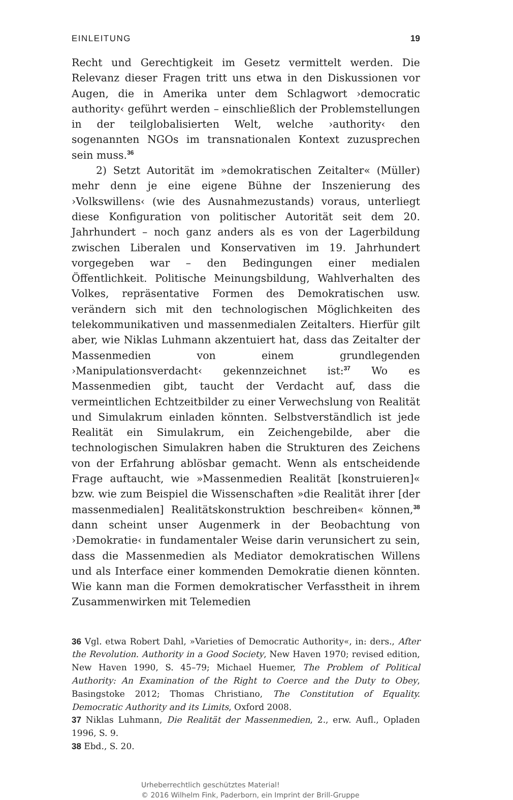EINLEITUNG 19
Recht und Gerechtigkeit im Gesetz vermittelt werden. Die Relevanz dieser Fragen tritt uns etwa in den Diskussionen vor Augen, die in Amerika unter dem Schlagwort ›democratic authority‹ geführt werden – einschließlich der Problemstellungen in der teilglobalisierten Welt, welche ›authority‹ den sogenannten NGOs im transnationalen Kontext zuzusprechen sein muss.<sup>36</sup>
2) Setzt Autorität im »demokratischen Zeitalter« (Müller) mehr denn je eine eigene Bühne der Inszenierung des ›Volkswillens‹ (wie des Ausnahmezustands) voraus, unterliegt diese Konfiguration von politischer Autorität seit dem 20. Jahrhundert – noch ganz anders als es von der Lagerbildung zwischen Liberalen und Konservativen im 19. Jahrhundert vorgegeben war – den Bedingungen einer medialen Öffentlichkeit. Politische Meinungsbildung, Wahlverhalten des Volkes, repräsentative Formen des Demokratischen usw. verändern sich mit den technologischen Möglichkeiten des telekommunikativen und massenmedialen Zeitalters. Hierfür gilt aber, wie Niklas Luhmann akzentuiert hat, dass das Zeitalter der Massenmedien von einem grundlegenden ›Manipulationsverdacht‹ gekennzeichnet ist:<sup>37</sup> Wo es Massenmedien gibt, taucht der Verdacht auf, dass die vermeintlichen Echtzeitbilder zu einer Verwechslung von Realität und Simulakrum einladen könnten. Selbstverständlich ist jede Realität ein Simulakrum, ein Zeichengebilde, aber die technologischen Simulakren haben die Strukturen des Zeichens von der Erfahrung ablösbar gemacht. Wenn als entscheidende Frage auftaucht, wie »Massenmedien Realität [konstruieren]« bzw. wie zum Beispiel die Wissenschaften »die Realität ihrer [der massenmedialen] Realitätskonstruktion beschreiben« können,<sup>38</sup> dann scheint unser Augenmerk in der Beobachtung von ›Demokratie‹ in fundamentaler Weise darin verunsichert zu sein, dass die Massenmedien als Mediator demokratischen Willens und als Interface einer kommenden Demokratie dienen könnten. Wie kann man die Formen demokratischer Verfasstheit in ihrem Zusammenwirken mit Telemedien
36 Vgl. etwa Robert Dahl, »Varieties of Democratic Authority«, in: ders., After the Revolution. Authority in a Good Society, New Haven 1970; revised edition, New Haven 1990, S. 45–79; Michael Huemer, The Problem of Political Authority: An Examination of the Right to Coerce and the Duty to Obey, Basingstoke 2012; Thomas Christiano, The Constitution of Equality. Democratic Authority and its Limits, Oxford 2008.
37 Niklas Luhmann, Die Realität der Massenmedien, 2., erw. Aufl., Opladen 1996, S. 9.
38 Ebd., S. 20.
Urheberrechtlich geschütztes Material!
© 2016 Wilhelm Fink, Paderborn, ein Imprint der Brill-Gruppe